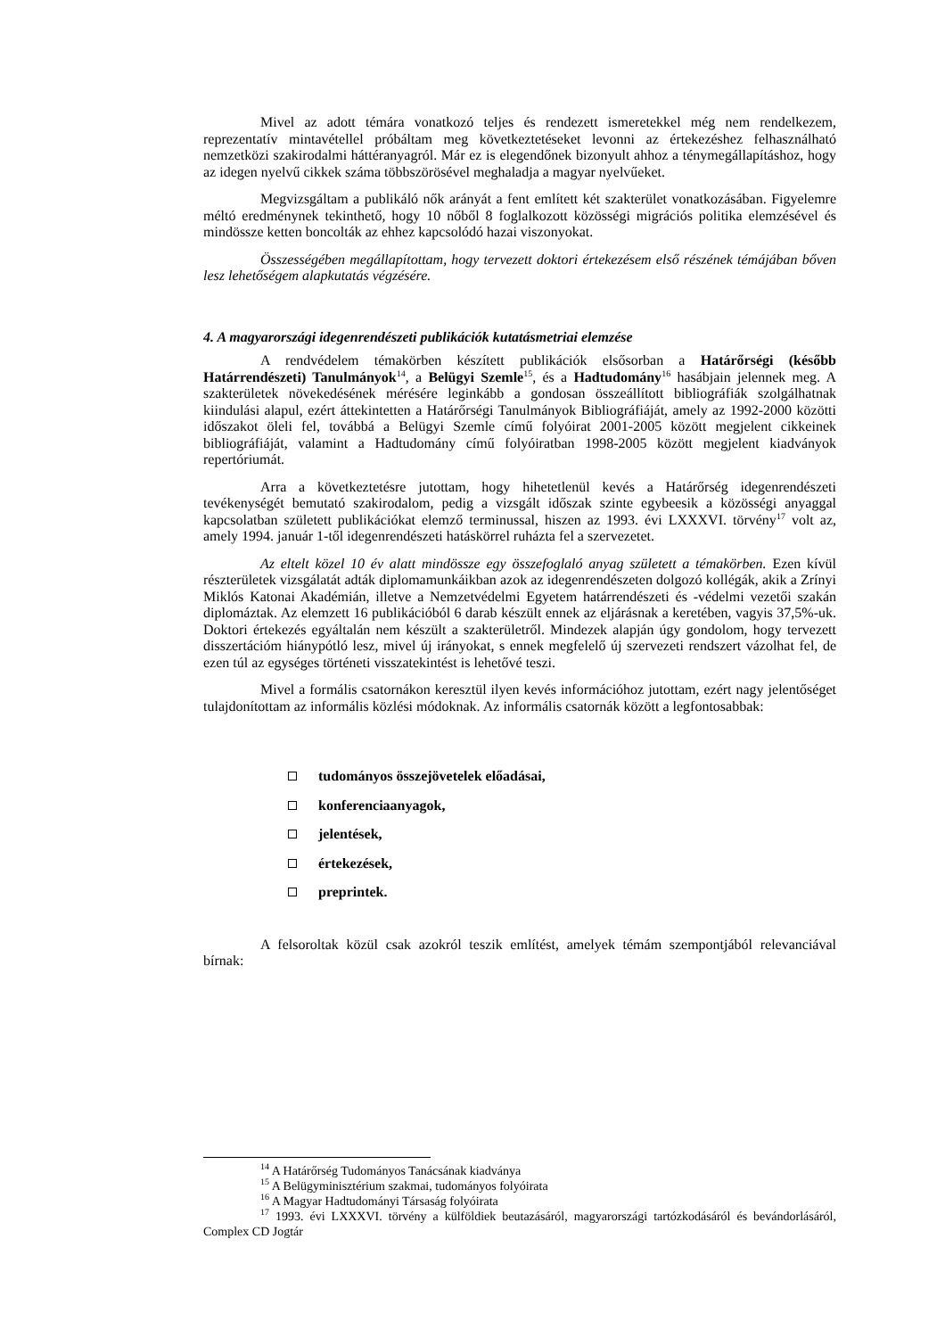Mivel az adott témára vonatkozó teljes és rendezett ismeretekkel még nem rendelkezem, reprezentatív mintavétellel próbáltam meg következtetéseket levonni az értekezéshez felhasználható nemzetközi szakirodalmi háttéranyagról. Már ez is elegendőnek bizonyult ahhoz a ténymegállapításhoz, hogy az idegen nyelvű cikkek száma többszörösével meghaladja a magyar nyelvűeket.
Megvizsgáltam a publikáló nők arányát a fent említett két szakterület vonatkozásában. Figyelemre méltó eredménynek tekinthető, hogy 10 nőből 8 foglalkozott közösségi migrációs politika elemzésével és mindössze ketten boncolták az ehhez kapcsolódó hazai viszonyokat.
Összességében megállapítottam, hogy tervezett doktori értekezésem első részének témájában bőven lesz lehetőségem alapkutatás végzésére.
4. A magyarországi idegenrendészeti publikációk kutatásmetriai elemzése
A rendvédelem témakörben készített publikációk elsősorban a Határőrségi (később Határrendészeti) Tanulmányok<sup>14</sup>, a Belügyi Szemle<sup>15</sup>, és a Hadtudomány<sup>16</sup> hasábjain jelennek meg. A szakterületek növekedésének mérésére leginkább a gondosan összeállított bibliográfiák szolgálhatnak kiindulási alapul, ezért áttekintetten a Határőrségi Tanulmányok Bibliográfiáját, amely az 1992-2000 közötti időszakot öleli fel, továbbá a Belügyi Szemle című folyóirat 2001-2005 között megjelent cikkeinek bibliográfiáját, valamint a Hadtudomány című folyóiratban 1998-2005 között megjelent kiadványok repertóriumát.
Arra a következtetésre jutottam, hogy hihetetlenül kevés a Határőrség idegenrendészeti tevékenységét bemutató szakirodalom, pedig a vizsgált időszak szinte egybeesik a közösségi anyaggal kapcsolatban született publikációkat elemző terminussal, hiszen az 1993. évi LXXXVI. törvény<sup>17</sup> volt az, amely 1994. január 1-től idegenrendészeti hatáskörrel ruházta fel a szervezetet.
Az eltelt közel 10 év alatt mindössze egy összefoglaló anyag született a témakörben. Ezen kívül részterületek vizsgálatát adták diplomamunkáikban azok az idegenrendészeten dolgozó kollégák, akik a Zrínyi Miklós Katonai Akadémián, illetve a Nemzetvédelmi Egyetem határrendészeti és -védelmi vezetői szakán diplomáztak. Az elemzett 16 publikációból 6 darab készült ennek az eljárásnak a keretében, vagyis 37,5%-uk. Doktori értekezés egyáltalán nem készült a szakterületről. Mindezek alapján úgy gondolom, hogy tervezett disszertációm hiánypótló lesz, mivel új irányokat, s ennek megfelelő új szervezeti rendszert vázolhat fel, de ezen túl az egységes történeti visszatekintést is lehetővé teszi.
Mivel a formális csatornákon keresztül ilyen kevés információhoz jutottam, ezért nagy jelentőséget tulajdonítottam az informális közlési módoknak. Az informális csatornák között a legfontosabbak:
tudományos összejövetelek előadásai,
konferenciaanyagok,
jelentések,
értekezések,
preprintek.
A felsoroltak közül csak azokról teszik említést, amelyek témám szempontjából relevanciával bírnak:
<sup>14</sup> A Határőrség Tudományos Tanácsának kiadványa
<sup>15</sup> A Belügyminisztérium szakmai, tudományos folyóirata
<sup>16</sup> A Magyar Hadtudományi Társaság folyóirata
<sup>17</sup> 1993. évi LXXXVI. törvény a külföldiek beutazásáról, magyarországi tartózkodásáról és bevándorlásáról, Complex CD Jogtár